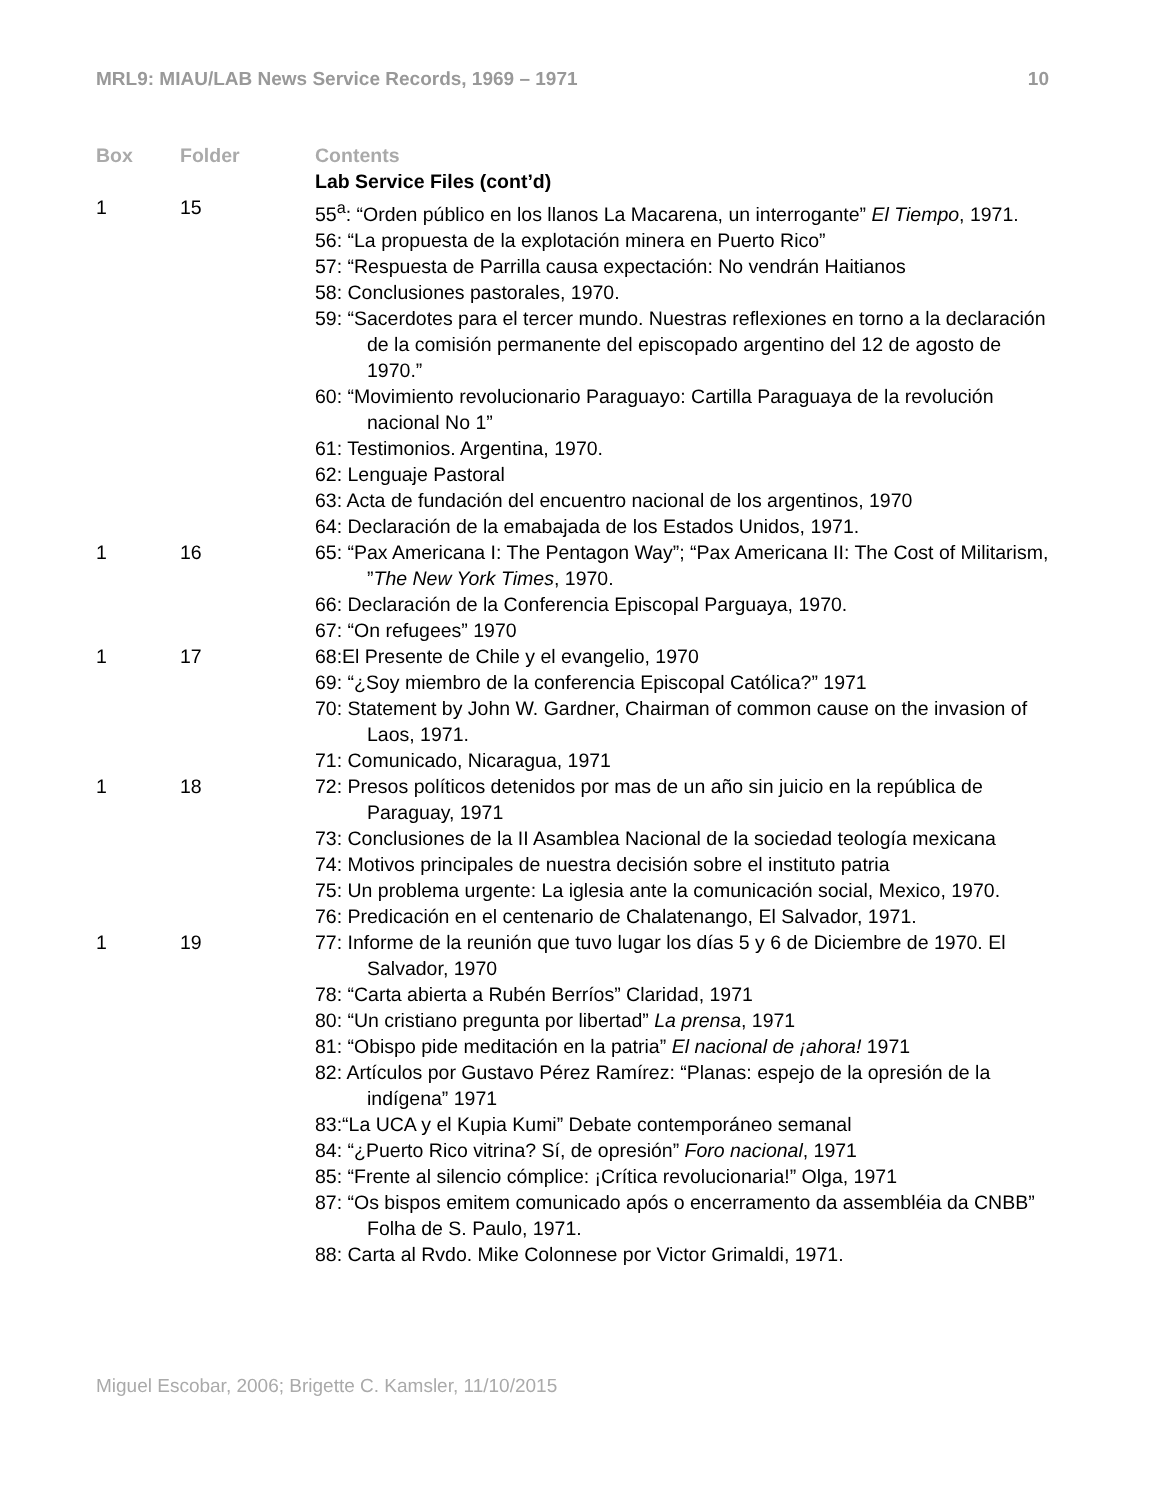MRL9: MIAU/LAB News Service Records, 1969 – 1971 10
| Box | Folder | Contents |
| --- | --- | --- |
| | | Lab Service Files (cont’d) |
| 1 | 15 | 55<sup>a</sup>: “Orden público en los llanos La Macarena, un interrogante” El Tiempo , 1971. 56: “La propuesta de la explotación minera en Puerto Rico” 57: “Respuesta de Parrilla causa expectación: No vendrán Haitianos 58: Conclusiones pastorales, 1970. 59: “Sacerdotes para el tercer mundo. Nuestras reflexiones en torno a la declaración de la comisión permanente del episcopado argentino del 12 de agosto de 1970.” 60: “Movimiento revolucionario Paraguayo: Cartilla Paraguaya de la revolución nacional No 1” 61: Testimonios. Argentina, 1970. 62: Lenguaje Pastoral 63: Acta de fundación del encuentro nacional de los argentinos, 1970 64: Declaración de la emabajada de los Estados Unidos, 1971. |
| 1 | 16 | 65: “Pax Americana I: The Pentagon Way”; “Pax Americana II: The Cost of Militarism, ” The New York Times , 1970. 66: Declaración de la Conferencia Episcopal Parguaya, 1970. 67: “On refugees” 1970 |
| 1 | 17 | 68:El Presente de Chile y el evangelio, 1970 69: “¿Soy miembro de la conferencia Episcopal Católica?” 1971 70: Statement by John W. Gardner, Chairman of common cause on the invasion of Laos, 1971. 71: Comunicado, Nicaragua, 1971 |
| 1 | 18 | 72: Presos políticos detenidos por mas de un año sin juicio en la república de Paraguay, 1971 73: Conclusiones de la II Asamblea Nacional de la sociedad teología mexicana 74: Motivos principales de nuestra decisión sobre el instituto patria 75: Un problema urgente: La iglesia ante la comunicación social, Mexico, 1970. 76: Predicación en el centenario de Chalatenango, El Salvador, 1971. |
| 1 | 19 | 77: Informe de la reunión que tuvo lugar los días 5 y 6 de Diciembre de 1970. El Salvador, 1970 78: “Carta abierta a Rubén Berríos” Claridad, 1971 80: “Un cristiano pregunta por libertad” La prensa , 1971 81: “Obispo pide meditación en la patria” El nacional de ¡ahora! 1971 82: Artículos por Gustavo Pérez Ramírez: “Planas: espejo de la opresión de la indígena” 1971 83:“La UCA y el Kupia Kumi” Debate contemporáneo semanal 84: “¿Puerto Rico vitrina? Sí, de opresión” Foro nacional , 1971 85: “Frente al silencio cómplice: ¡Crítica revolucionaria!” Olga, 1971 87: “Os bispos emitem comunicado após o encerramento da assembléia da CNBB” Folha de S. Paulo, 1971. 88: Carta al Rvdo. Mike Colonnese por Victor Grimaldi, 1971. |
Miguel Escobar, 2006; Brigette C. Kamsler, 11/10/2015